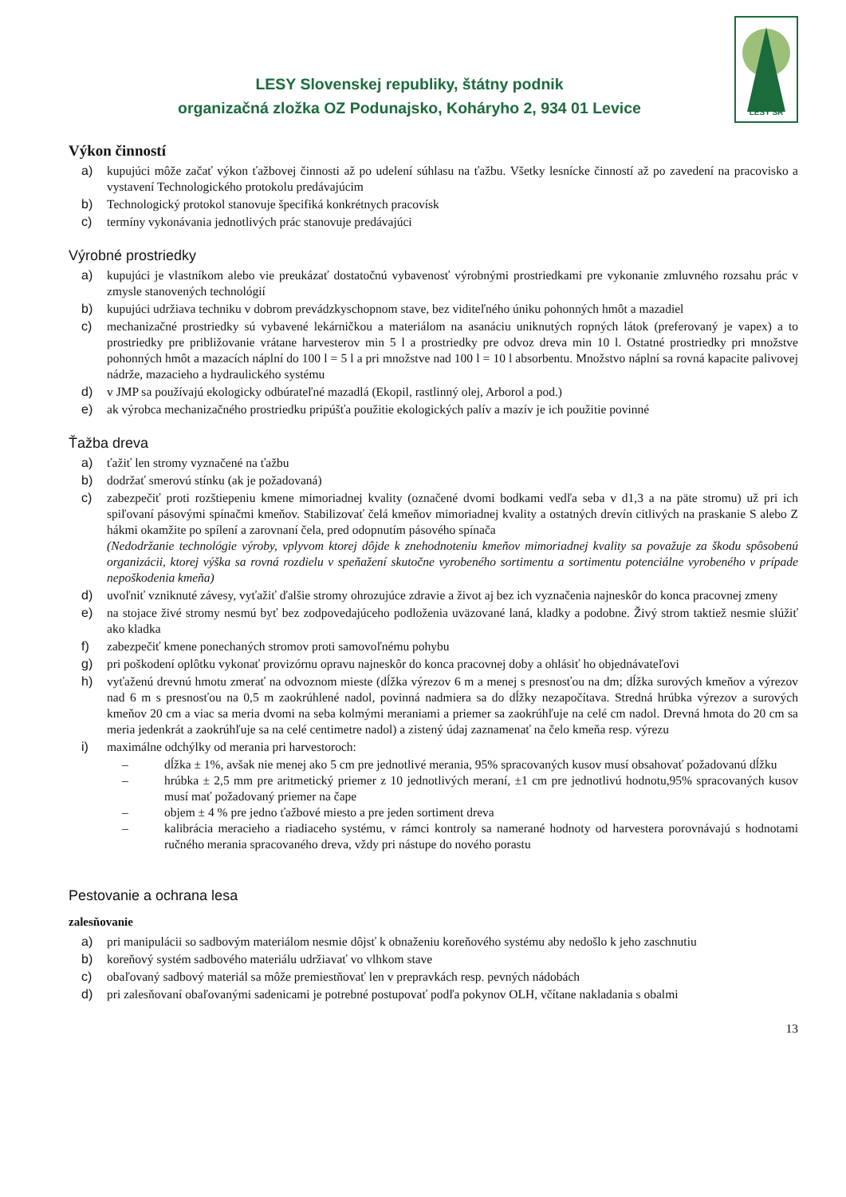LESY SR
LESY Slovenskej republiky, štátny podnik
organizačná zložka OZ Podunajsko, Koháryho 2, 934 01 Levice
Výkon činností
a) kupujúci môže začať výkon ťažbovej činnosti až po udelení súhlasu na ťažbu. Všetky lesnícke činností až po zavedení na pracovisko a vystavení Technologického protokolu predávajúcim
b) Technologický protokol stanovuje špecifiká konkrétnych pracovísk
c) termíny vykonávania jednotlivých prác stanovuje predávajúci
Výrobné prostriedky
a) kupujúci je vlastníkom alebo vie preukázať dostatočnú vybavenosť výrobnými prostriedkami pre vykonanie zmluvného rozsahu prác v zmysle stanovených technológií
b) kupujúci udržiava techniku v dobrom prevádzkyschopnom stave, bez viditeľného úniku pohonných hmôt a mazadiel
c) mechanizačné prostriedky sú vybavené lekárničkou a materiálom na asanáciu uniknutých ropných látok (preferovaný je vapex) a to prostriedky pre približovanie vrátane harvesterov min 5 l a prostriedky pre odvoz dreva min 10 l. Ostatné prostriedky pri množstve pohonných hmôt a mazacích náplní do 100 l = 5 l a pri množstve nad 100 l = 10 l absorbentu. Množstvo náplní sa rovná kapacite palivovej nádrže, mazacieho a hydraulického systému
d) v JMP sa používajú ekologicky odbúrateľné mazadlá (Ekopil, rastlinný olej, Arborol a pod.)
e) ak výrobca mechanizačného prostriedku pripúšťa použitie ekologických palív a mazív je ich použitie povinné
Ťažba dreva
a) ťažiť len stromy vyznačené na ťažbu
b) dodržať smerovú stínku (ak je požadovaná)
c) zabezpečiť proti rozštiepeniu kmene mimoriadnej kvality (označené dvomi bodkami vedľa seba v d1,3 a na päte stromu) už pri ich spiľovaní pásovými spínačmi kmeňov. Stabilizovať čelá kmeňov mimoriadnej kvality a ostatných drevín citlivých na praskanie S alebo Z hákmi okamžite po spílení a zarovnaní čela, pred odopnutím pásového spínača
(Nedodržanie technológie výroby, vplyvom ktorej dôjde k znehodnoteniu kmeňov mimoriadnej kvality sa považuje za škodu spôsobenú organizácii, ktorej výška sa rovná rozdielu v speňažení skutočne vyrobeného sortimentu a sortimentu potenciálne vyrobeného v prípade nepoškodenia kmeňa)
d) uvoľniť vzniknuté závesy, vyťažiť ďalšie stromy ohrozujúce zdravie a život aj bez ich vyznačenia najneskôr do konca pracovnej zmeny
e) na stojace živé stromy nesmú byť bez zodpovedajúceho podloženia uväzované laná, kladky a podobne. Živý strom taktiež nesmie slúžiť ako kladka
f) zabezpečiť kmene ponechaných stromov proti samovoľnému pohybu
g) pri poškodení oplôtku vykonať provizórnu opravu najneskôr do konca pracovnej doby a ohlásiť ho objednávateľovi
h) vyťaženú drevnú hmotu zmerať na odvoznom mieste (dĺžka výrezov 6 m a menej s presnosťou na dm; dĺžka surových kmeňov a výrezov nad 6 m s presnosťou na 0,5 m zaokrúhlené nadol, povinná nadmiera sa do dĺžky nezapočítava. Stredná hrúbka výrezov a surových kmeňov 20 cm a viac sa meria dvomi na seba kolmými meraniami a priemer sa zaokrúhľuje na celé cm nadol. Drevná hmota do 20 cm sa meria jedenkrát a zaokrúhľuje sa na celé centimetre nadol) a zistený údaj zaznamenať na čelo kmeňa resp. výrezu
i) maximálne odchýlky od merania pri harvestoroch:
– dĺžka ± 1%, avšak nie menej ako 5 cm pre jednotlivé merania, 95% spracovaných kusov musí obsahovať požadovanú dĺžku
– hrúbka ± 2,5 mm pre aritmetický priemer z 10 jednotlivých meraní, ±1 cm pre jednotlivú hodnotu,95% spracovaných kusov musí mať požadovaný priemer na čape
– objem ± 4 % pre jedno ťažbové miesto a pre jeden sortiment dreva
– kalibrácia meracieho a riadiaceho systému, v rámci kontroly sa namerané hodnoty od harvestera porovnávajú s hodnotami ručného merania spracovaného dreva, vždy pri nástupe do nového porastu
Pestovanie a ochrana lesa
zalesňovanie
a) pri manipulácii so sadbovým materiálom nesmie dôjsť k obnaženiu koreňového systému aby nedošlo k jeho zaschnutiu
b) koreňový systém sadbového materiálu udržiavať vo vlhkom stave
c) obaľovaný sadbový materiál sa môže premiestňovať len v prepravkách resp. pevných nádobách
d) pri zalesňovaní obaľovanými sadenicami je potrebné postupovať podľa pokynov OLH, včítane nakladania s obalmi
13